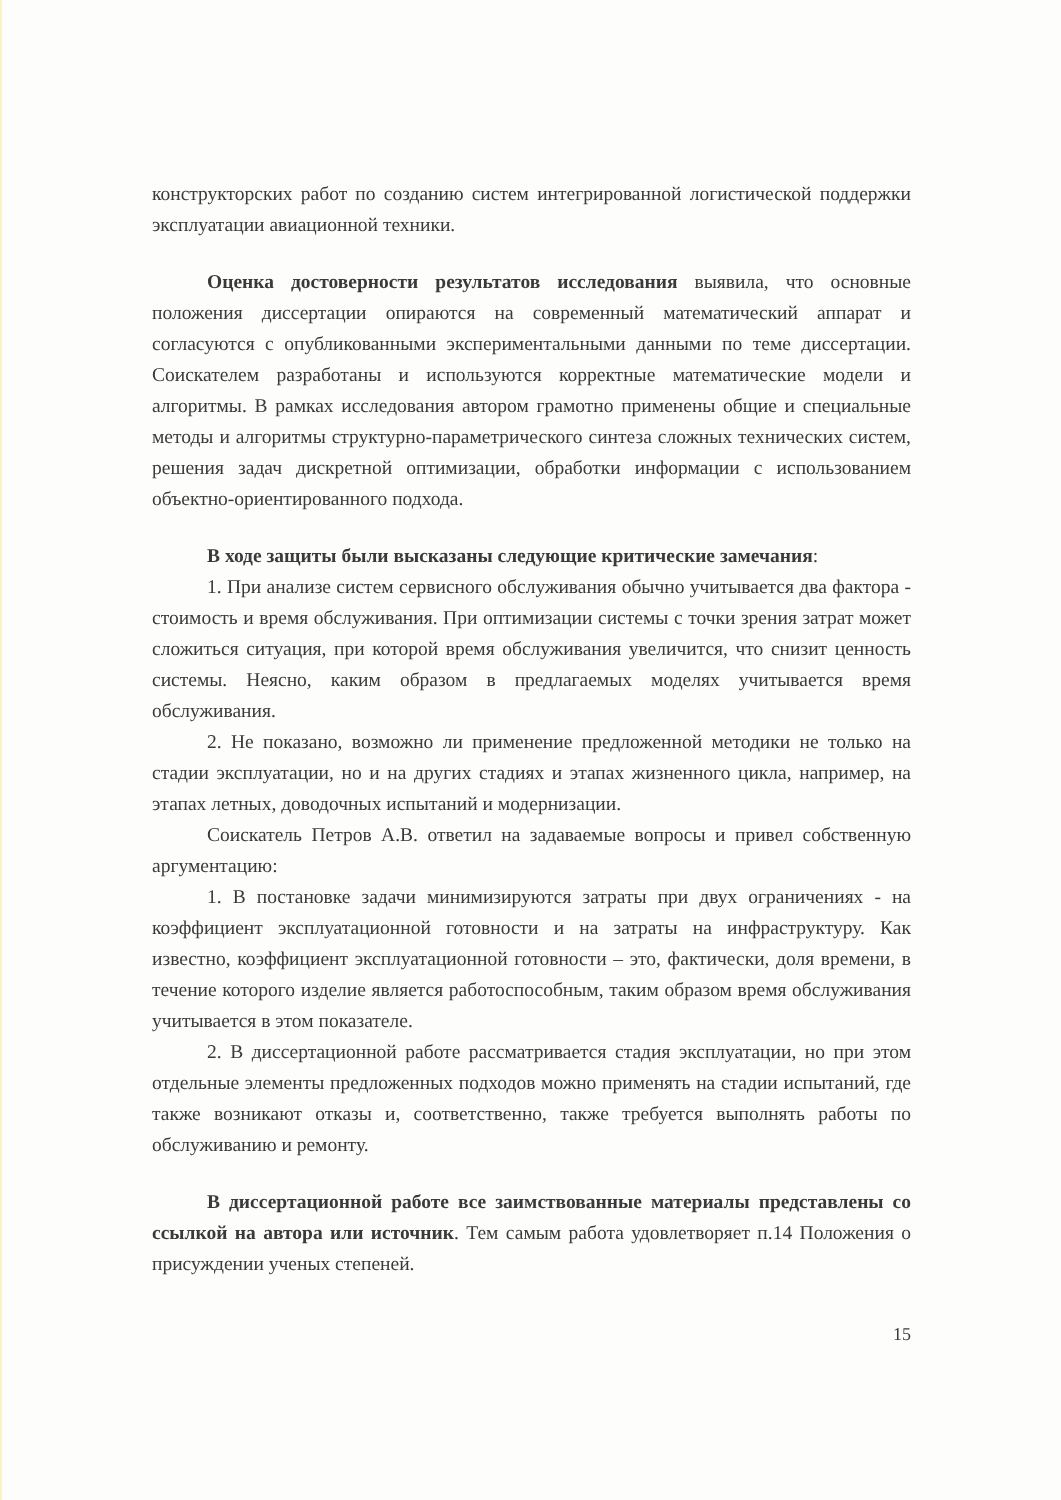конструкторских работ по созданию систем интегрированной логистической поддержки эксплуатации авиационной техники.
Оценка достоверности результатов исследования выявила, что основные положения диссертации опираются на современный математический аппарат и согласуются с опубликованными экспериментальными данными по теме диссертации. Соискателем разработаны и используются корректные математические модели и алгоритмы. В рамках исследования автором грамотно применены общие и специальные методы и алгоритмы структурно-параметрического синтеза сложных технических систем, решения задач дискретной оптимизации, обработки информации с использованием объектно-ориентированного подхода.
В ходе защиты были высказаны следующие критические замечания:
1. При анализе систем сервисного обслуживания обычно учитывается два фактора - стоимость и время обслуживания. При оптимизации системы с точки зрения затрат может сложиться ситуация, при которой время обслуживания увеличится, что снизит ценность системы. Неясно, каким образом в предлагаемых моделях учитывается время обслуживания.
2. Не показано, возможно ли применение предложенной методики не только на стадии эксплуатации, но и на других стадиях и этапах жизненного цикла, например, на этапах летных, доводочных испытаний и модернизации.
Соискатель Петров А.В. ответил на задаваемые вопросы и привел собственную аргументацию:
1. В постановке задачи минимизируются затраты при двух ограничениях - на коэффициент эксплуатационной готовности и на затраты на инфраструктуру. Как известно, коэффициент эксплуатационной готовности – это, фактически, доля времени, в течение которого изделие является работоспособным, таким образом время обслуживания учитывается в этом показателе.
2. В диссертационной работе рассматривается стадия эксплуатации, но при этом отдельные элементы предложенных подходов можно применять на стадии испытаний, где также возникают отказы и, соответственно, также требуется выполнять работы по обслуживанию и ремонту.
В диссертационной работе все заимствованные материалы представлены со ссылкой на автора или источник. Тем самым работа удовлетворяет п.14 Положения о присуждении ученых степеней.
15